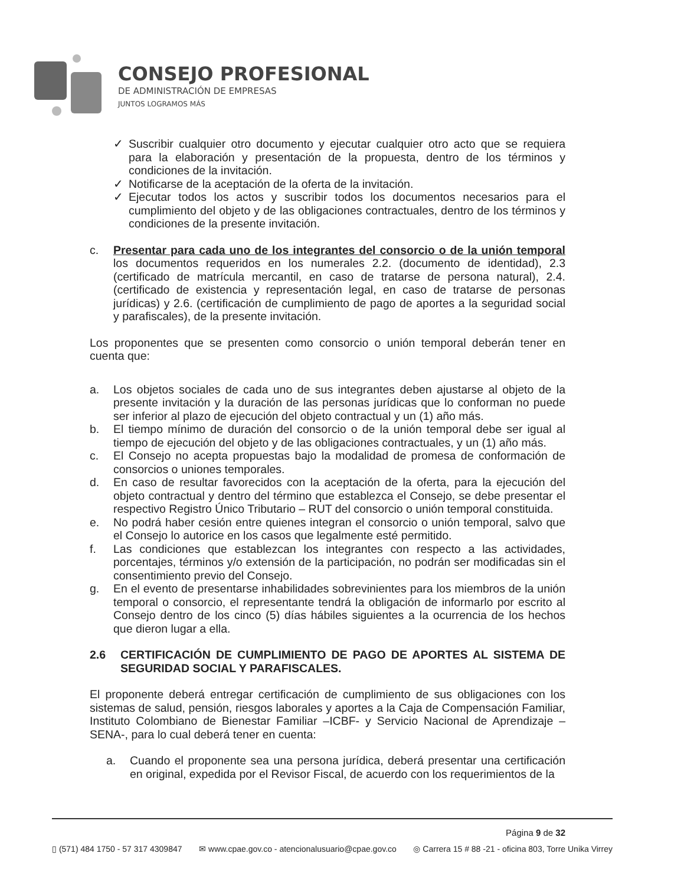CONSEJO PROFESIONAL
DE ADMINISTRACIÓN DE EMPRESAS
JUNTOS LOGRAMOS MÁS
✓ Suscribir cualquier otro documento y ejecutar cualquier otro acto que se requiera para la elaboración y presentación de la propuesta, dentro de los términos y condiciones de la invitación.
✓ Notificarse de la aceptación de la oferta de la invitación.
✓ Ejecutar todos los actos y suscribir todos los documentos necesarios para el cumplimiento del objeto y de las obligaciones contractuales, dentro de los términos y condiciones de la presente invitación.
c. Presentar para cada uno de los integrantes del consorcio o de la unión temporal los documentos requeridos en los numerales 2.2. (documento de identidad), 2.3 (certificado de matrícula mercantil, en caso de tratarse de persona natural), 2.4. (certificado de existencia y representación legal, en caso de tratarse de personas jurídicas) y 2.6. (certificación de cumplimiento de pago de aportes a la seguridad social y parafiscales), de la presente invitación.
Los proponentes que se presenten como consorcio o unión temporal deberán tener en cuenta que:
a. Los objetos sociales de cada uno de sus integrantes deben ajustarse al objeto de la presente invitación y la duración de las personas jurídicas que lo conforman no puede ser inferior al plazo de ejecución del objeto contractual y un (1) año más.
b. El tiempo mínimo de duración del consorcio o de la unión temporal debe ser igual al tiempo de ejecución del objeto y de las obligaciones contractuales, y un (1) año más.
c. El Consejo no acepta propuestas bajo la modalidad de promesa de conformación de consorcios o uniones temporales.
d. En caso de resultar favorecidos con la aceptación de la oferta, para la ejecución del objeto contractual y dentro del término que establezca el Consejo, se debe presentar el respectivo Registro Único Tributario – RUT del consorcio o unión temporal constituida.
e. No podrá haber cesión entre quienes integran el consorcio o unión temporal, salvo que el Consejo lo autorice en los casos que legalmente esté permitido.
f. Las condiciones que establezcan los integrantes con respecto a las actividades, porcentajes, términos y/o extensión de la participación, no podrán ser modificadas sin el consentimiento previo del Consejo.
g. En el evento de presentarse inhabilidades sobrevinientes para los miembros de la unión temporal o consorcio, el representante tendrá la obligación de informarlo por escrito al Consejo dentro de los cinco (5) días hábiles siguientes a la ocurrencia de los hechos que dieron lugar a ella.
2.6 CERTIFICACIÓN DE CUMPLIMIENTO DE PAGO DE APORTES AL SISTEMA DE SEGURIDAD SOCIAL Y PARAFISCALES.
El proponente deberá entregar certificación de cumplimiento de sus obligaciones con los sistemas de salud, pensión, riesgos laborales y aportes a la Caja de Compensación Familiar, Instituto Colombiano de Bienestar Familiar –ICBF- y Servicio Nacional de Aprendizaje –SENA-, para lo cual deberá tener en cuenta:
a. Cuando el proponente sea una persona jurídica, deberá presentar una certificación en original, expedida por el Revisor Fiscal, de acuerdo con los requerimientos de la
Página 9 de 32
▯ (571) 484 1750 - 57 317 4309847 ✉ www.cpae.gov.co - atencionalusuario@cpae.gov.co ◎ Carrera 15 # 88 -21 - oficina 803, Torre Unika Virrey